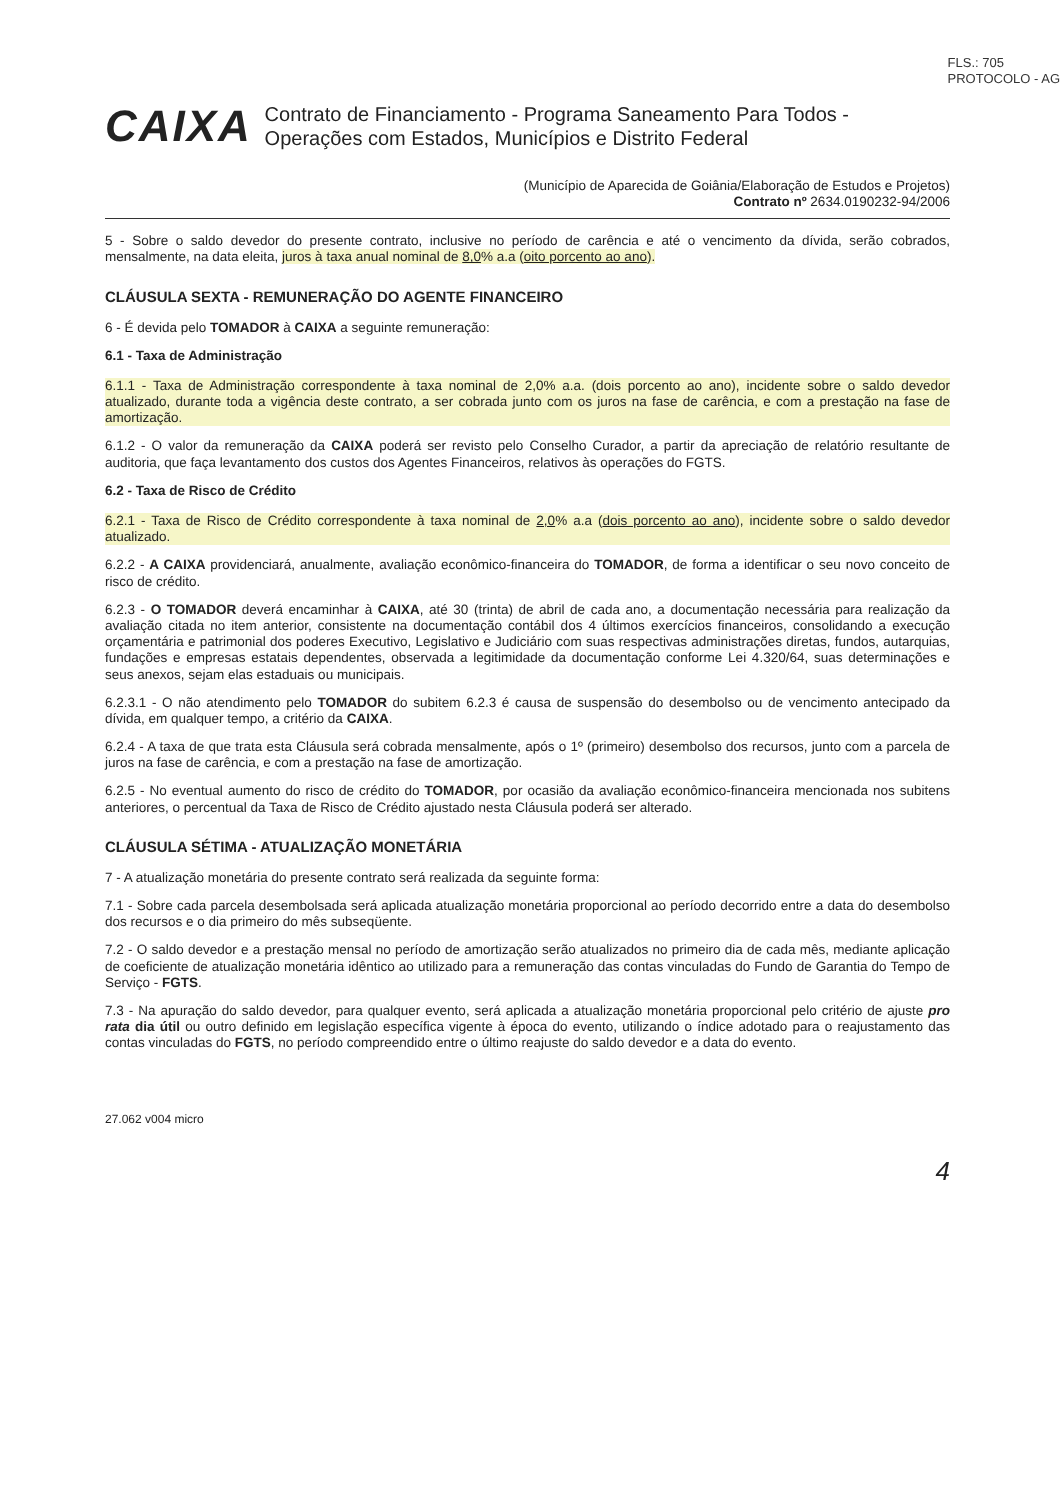FLS.: 705
PROTOCOLO - AG
CAIXA
Contrato de Financiamento - Programa Saneamento Para Todos - Operações com Estados, Municípios e Distrito Federal
(Município de Aparecida de Goiânia/Elaboração de Estudos e Projetos)
Contrato nº 2634.0190232-94/2006
5 - Sobre o saldo devedor do presente contrato, inclusive no período de carência e até o vencimento da dívida, serão cobrados, mensalmente, na data eleita, juros à taxa anual nominal de 8,0% a.a (oito porcento ao ano).
CLÁUSULA SEXTA - REMUNERAÇÃO DO AGENTE FINANCEIRO
6 - É devida pelo TOMADOR à CAIXA a seguinte remuneração:
6.1 - Taxa de Administração
6.1.1 - Taxa de Administração correspondente à taxa nominal de 2,0% a.a. (dois porcento ao ano), incidente sobre o saldo devedor atualizado, durante toda a vigência deste contrato, a ser cobrada junto com os juros na fase de carência, e com a prestação na fase de amortização.
6.1.2 - O valor da remuneração da CAIXA poderá ser revisto pelo Conselho Curador, a partir da apreciação de relatório resultante de auditoria, que faça levantamento dos custos dos Agentes Financeiros, relativos às operações do FGTS.
6.2 - Taxa de Risco de Crédito
6.2.1 - Taxa de Risco de Crédito correspondente à taxa nominal de 2,0% a.a (dois porcento ao ano), incidente sobre o saldo devedor atualizado.
6.2.2 - A CAIXA providenciará, anualmente, avaliação econômico-financeira do TOMADOR, de forma a identificar o seu novo conceito de risco de crédito.
6.2.3 - O TOMADOR deverá encaminhar à CAIXA, até 30 (trinta) de abril de cada ano, a documentação necessária para realização da avaliação citada no item anterior, consistente na documentação contábil dos 4 últimos exercícios financeiros, consolidando a execução orçamentária e patrimonial dos poderes Executivo, Legislativo e Judiciário com suas respectivas administrações diretas, fundos, autarquias, fundações e empresas estatais dependentes, observada a legitimidade da documentação conforme Lei 4.320/64, suas determinações e seus anexos, sejam elas estaduais ou municipais.
6.2.3.1 - O não atendimento pelo TOMADOR do subitem 6.2.3 é causa de suspensão do desembolso ou de vencimento antecipado da dívida, em qualquer tempo, a critério da CAIXA.
6.2.4 - A taxa de que trata esta Cláusula será cobrada mensalmente, após o 1º (primeiro) desembolso dos recursos, junto com a parcela de juros na fase de carência, e com a prestação na fase de amortização.
6.2.5 - No eventual aumento do risco de crédito do TOMADOR, por ocasião da avaliação econômico-financeira mencionada nos subitens anteriores, o percentual da Taxa de Risco de Crédito ajustado nesta Cláusula poderá ser alterado.
CLÁUSULA SÉTIMA - ATUALIZAÇÃO MONETÁRIA
7 - A atualização monetária do presente contrato será realizada da seguinte forma:
7.1 - Sobre cada parcela desembolsada será aplicada atualização monetária proporcional ao período decorrido entre a data do desembolso dos recursos e o dia primeiro do mês subseqüente.
7.2 - O saldo devedor e a prestação mensal no período de amortização serão atualizados no primeiro dia de cada mês, mediante aplicação de coeficiente de atualização monetária idêntico ao utilizado para a remuneração das contas vinculadas do Fundo de Garantia do Tempo de Serviço - FGTS.
7.3 - Na apuração do saldo devedor, para qualquer evento, será aplicada a atualização monetária proporcional pelo critério de ajuste pro rata dia útil ou outro definido em legislação específica vigente à época do evento, utilizando o índice adotado para o reajustamento das contas vinculadas do FGTS, no período compreendido entre o último reajuste do saldo devedor e a data do evento.
27.062 v004 micro
4